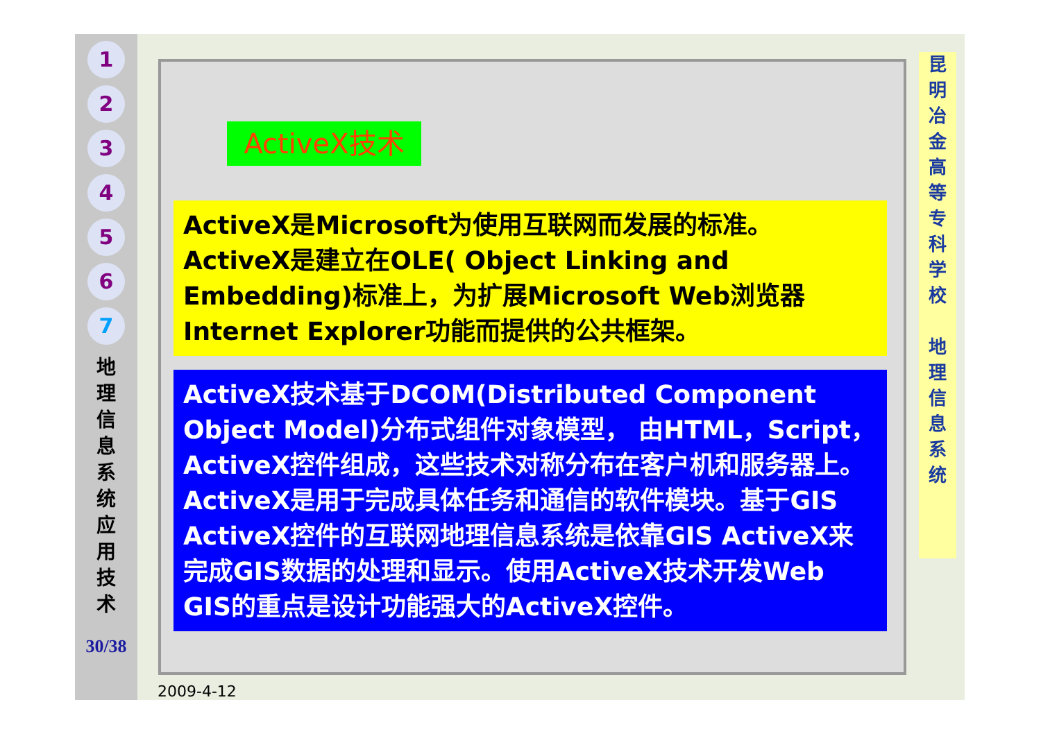1
2
3
4
5
6
7
地
理
信
息
系
统
应
用
技
术
30/38
ActiveX技术
ActiveX是Microsoft为使用互联网而发展的标准。ActiveX是建立在OLE( Object Linking and Embedding)标准上，为扩展Microsoft Web浏览器Internet Explorer功能而提供的公共框架。
ActiveX技术基于DCOM(Distributed Component Object Model)分布式组件对象模型， 由HTML，Script，ActiveX控件组成，这些技术对称分布在客户机和服务器上。ActiveX是用于完成具体任务和通信的软件模块。基于GIS ActiveX控件的互联网地理信息系统是依靠GIS ActiveX来完成GIS数据的处理和显示。使用ActiveX技术开发Web GIS的重点是设计功能强大的ActiveX控件。
昆
明
冶
金
高
等
专
科
学
校
地
理
信
息
系
统
2009-4-12